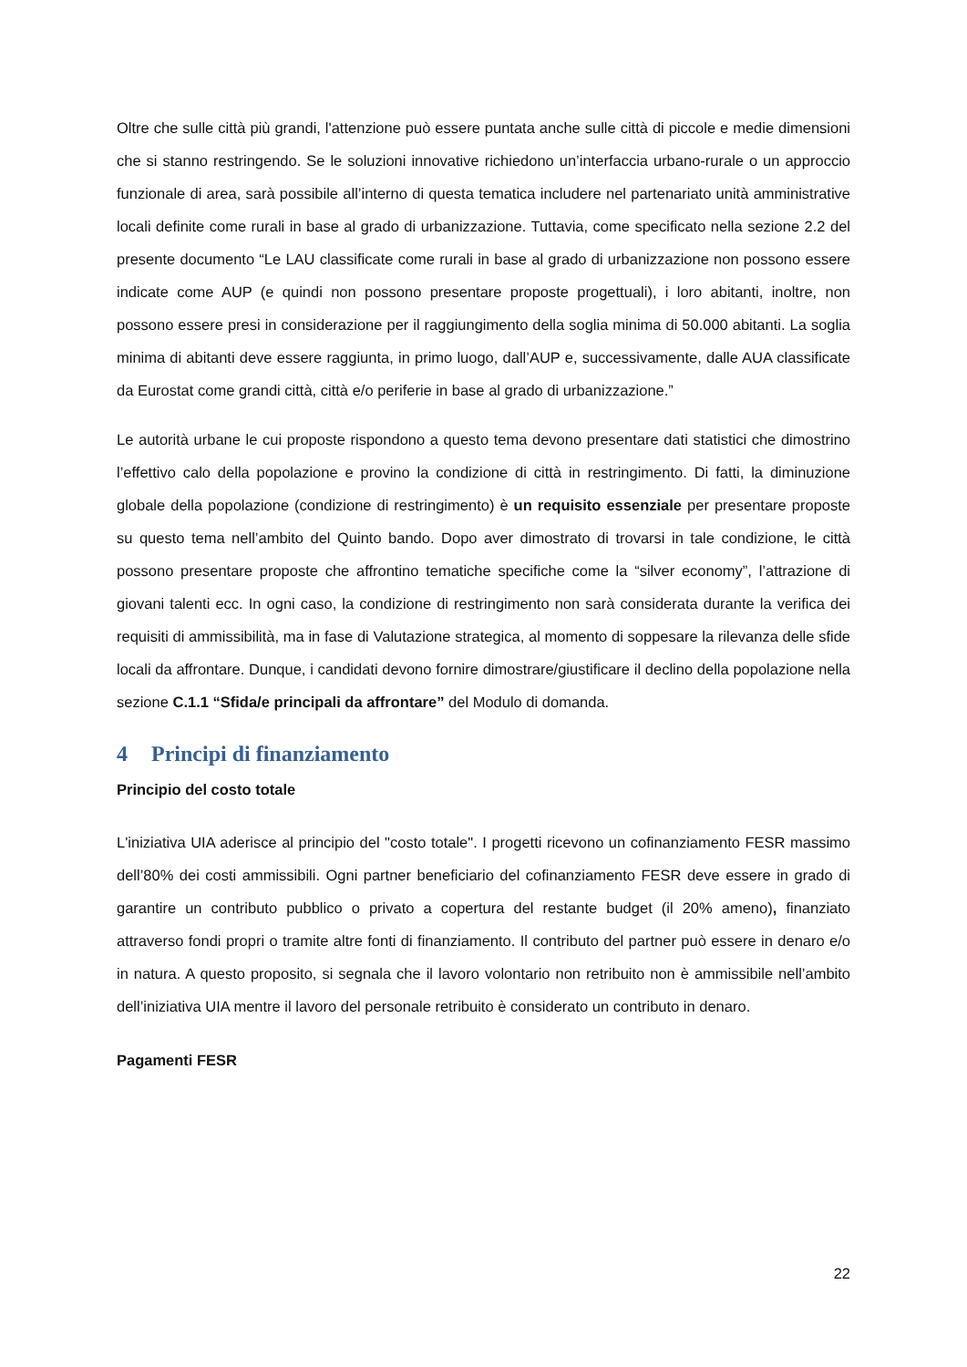Oltre che sulle città più grandi, l'attenzione può essere puntata anche sulle città di piccole e medie dimensioni che si stanno restringendo. Se le soluzioni innovative richiedono un’interfaccia urbano-rurale o un approccio funzionale di area, sarà possibile all’interno di questa tematica includere nel partenariato unità amministrative locali definite come rurali in base al grado di urbanizzazione. Tuttavia, come specificato nella sezione 2.2 del presente documento “Le LAU classificate come rurali in base al grado di urbanizzazione non possono essere indicate come AUP (e quindi non possono presentare proposte progettuali), i loro abitanti, inoltre, non possono essere presi in considerazione per il raggiungimento della soglia minima di 50.000 abitanti. La soglia minima di abitanti deve essere raggiunta, in primo luogo, dall’AUP e, successivamente, dalle AUA classificate da Eurostat come grandi città, città e/o periferie in base al grado di urbanizzazione.”
Le autorità urbane le cui proposte rispondono a questo tema devono presentare dati statistici che dimostrino l’effettivo calo della popolazione e provino la condizione di città in restringimento. Di fatti, la diminuzione globale della popolazione (condizione di restringimento) è un requisito essenziale per presentare proposte su questo tema nell’ambito del Quinto bando. Dopo aver dimostrato di trovarsi in tale condizione, le città possono presentare proposte che affrontino tematiche specifiche come la “silver economy”, l’attrazione di giovani talenti ecc. In ogni caso, la condizione di restringimento non sarà considerata durante la verifica dei requisiti di ammissibilità, ma in fase di Valutazione strategica, al momento di soppesare la rilevanza delle sfide locali da affrontare. Dunque, i candidati devono fornire dimostrare/giustificare il declino della popolazione nella sezione C.1.1 “Sfida/e principali da affrontare” del Modulo di domanda.
4 Principi di finanziamento
Principio del costo totale
L'iniziativa UIA aderisce al principio del "costo totale". I progetti ricevono un cofinanziamento FESR massimo dell’80% dei costi ammissibili. Ogni partner beneficiario del cofinanziamento FESR deve essere in grado di garantire un contributo pubblico o privato a copertura del restante budget (il 20% ameno), finanziato attraverso fondi propri o tramite altre fonti di finanziamento. Il contributo del partner può essere in denaro e/o in natura. A questo proposito, si segnala che il lavoro volontario non retribuito non è ammissibile nell’ambito dell’iniziativa UIA mentre il lavoro del personale retribuito è considerato un contributo in denaro.
Pagamenti FESR
22